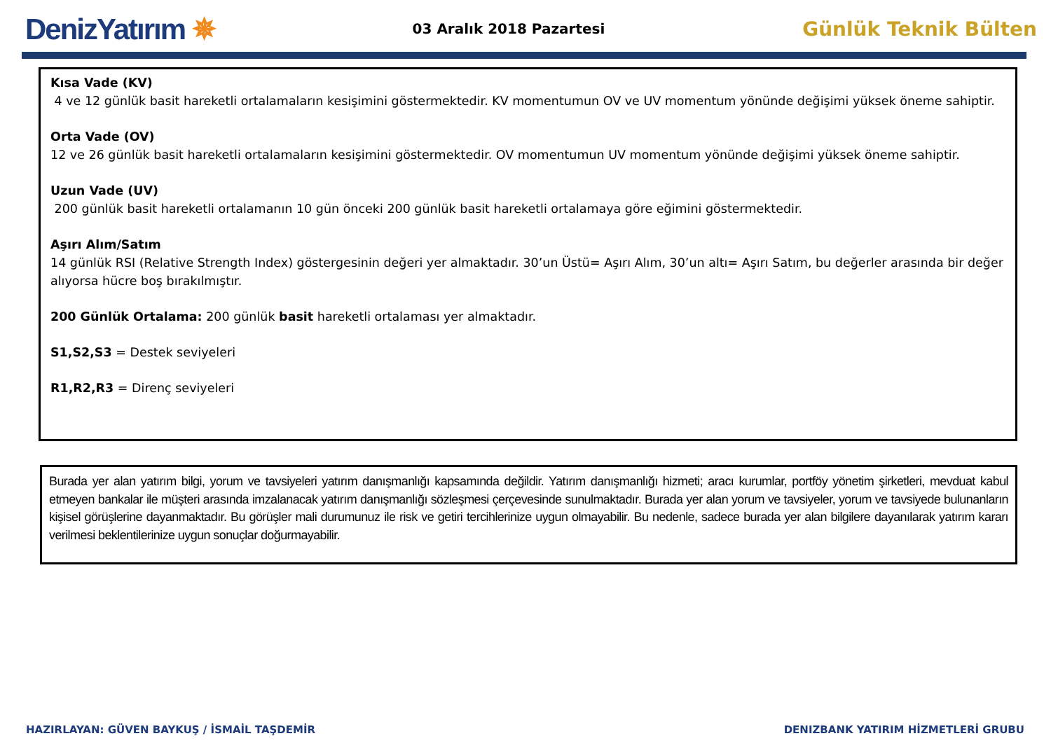DenizYatırım ✵
03 Aralık 2018 Pazartesi
Günlük Teknik Bülten
Kısa Vade (KV)
4 ve 12 günlük basit hareketli ortalamaların kesişimini göstermektedir. KV momentumun OV ve UV momentum yönünde değişimi yüksek öneme sahiptir.
Orta Vade (OV)
12 ve 26 günlük basit hareketli ortalamaların kesişimini göstermektedir. OV momentumun UV momentum yönünde değişimi yüksek öneme sahiptir.
Uzun Vade (UV)
200 günlük basit hareketli ortalamanın 10 gün önceki 200 günlük basit hareketli ortalamaya göre eğimini göstermektedir.
Aşırı Alım/Satım
14 günlük RSI (Relative Strength Index) göstergesinin değeri yer almaktadır. 30’un Üstü= Aşırı Alım, 30’un altı= Aşırı Satım, bu değerler arasında bir değer alıyorsa hücre boş bırakılmıştır.
200 Günlük Ortalama: 200 günlük basit hareketli ortalaması yer almaktadır.
S1,S2,S3 = Destek seviyeleri
R1,R2,R3 = Direnç seviyeleri
Burada yer alan yatırım bilgi, yorum ve tavsiyeleri yatırım danışmanlığı kapsamında değildir. Yatırım danışmanlığı hizmeti; aracı kurumlar, portföy yönetim şirketleri, mevduat kabul etmeyen bankalar ile müşteri arasında imzalanacak yatırım danışmanlığı sözleşmesi çerçevesinde sunulmaktadır. Burada yer alan yorum ve tavsiyeler, yorum ve tavsiyede bulunanların kişisel görüşlerine dayanmaktadır. Bu görüşler mali durumunuz ile risk ve getiri tercihlerinize uygun olmayabilir. Bu nedenle, sadece burada yer alan bilgilere dayanılarak yatırım kararı verilmesi beklentilerinize uygun sonuçlar doğurmayabilir.
HAZIRLAYAN: GÜVEN BAYKUŞ / İSMAİL TAŞDEMİR DENIZBANK YATIRIM HİZMETLERİ GRUBU